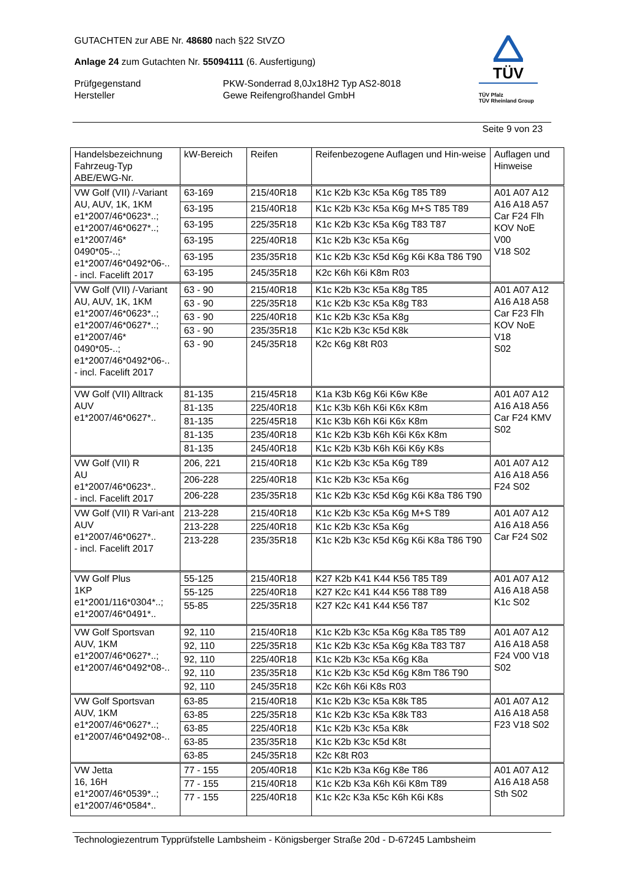GUTACHTEN zur ABE Nr. 48680 nach §22 StVZO
Anlage 24 zum Gutachten Nr. 55094111 (6. Ausfertigung)
Prüfgegenstand
Hersteller
PKW-Sonderrad 8,0Jx18H2 Typ AS2-8018
Gewe Reifengroßhandel GmbH
TÜV
TÜV Pfalz
TÜV Rheinland Group
Seite 9 von 23
| Handelsbezeichnung Fahrzeug-Typ ABE/EWG-Nr. | kW-Bereich | Reifen | Reifenbezogene Auflagen und Hin-weise | Auflagen und Hinweise |
| VW Golf (VII) /-Variant AU, AUV, 1K, 1KM e1*2007/46*0623*..; e1*2007/46*0627*..; e1*2007/46* 0490*05-..; e1*2007/46*0492*06-.. - incl. Facelift 2017 | 63-169 | 215/40R18 | K1c K2b K3c K5a K6g T85 T89 | A01 A07 A12 A16 A18 A57 Car F24 Flh KOV NoE V00 V18 S02 |
| | 63-195 | 215/40R18 | K1c K2b K3c K5a K6g M+S T85 T89 | |
| | 63-195 | 225/35R18 | K1c K2b K3c K5a K6g T83 T87 | |
| | 63-195 | 225/40R18 | K1c K2b K3c K5a K6g | |
| | 63-195 | 235/35R18 | K1c K2b K3c K5d K6g K6i K8a T86 T90 | |
| | 63-195 | 245/35R18 | K2c K6h K6i K8m R03 | |
| VW Golf (VII) /-Variant AU, AUV, 1K, 1KM e1*2007/46*0623*..; e1*2007/46*0627*..; e1*2007/46* 0490*05-..; e1*2007/46*0492*06-.. - incl. Facelift 2017 | 63 - 90 | 215/40R18 | K1c K2b K3c K5a K8g T85 | A01 A07 A12 A16 A18 A58 Car F23 Flh KOV NoE V18 S02 |
| | 63 - 90 | 225/35R18 | K1c K2b K3c K5a K8g T83 | |
| | 63 - 90 | 225/40R18 | K1c K2b K3c K5a K8g | |
| | 63 - 90 | 235/35R18 | K1c K2b K3c K5d K8k | |
| | 63 - 90 | 245/35R18 | K2c K6g K8t R03 | |
| VW Golf (VII) Alltrack AUV e1*2007/46*0627*.. | 81-135 | 215/45R18 | K1a K3b K6g K6i K6w K8e | A01 A07 A12 A16 A18 A56 Car F24 KMV S02 |
| | 81-135 | 225/40R18 | K1c K3b K6h K6i K6x K8m | |
| | 81-135 | 225/45R18 | K1c K3b K6h K6i K6x K8m | |
| | 81-135 | 235/40R18 | K1c K2b K3b K6h K6i K6x K8m | |
| | 81-135 | 245/40R18 | K1c K2b K3b K6h K6i K6y K8s | |
| VW Golf (VII) R AU e1*2007/46*0623*.. - incl. Facelift 2017 | 206, 221 | 215/40R18 | K1c K2b K3c K5a K6g T89 | A01 A07 A12 A16 A18 A56 F24 S02 |
| | 206-228 | 225/40R18 | K1c K2b K3c K5a K6g | |
| | 206-228 | 235/35R18 | K1c K2b K3c K5d K6g K6i K8a T86 T90 | |
| VW Golf (VII) R Vari-ant AUV e1*2007/46*0627*.. - incl. Facelift 2017 | 213-228 | 215/40R18 | K1c K2b K3c K5a K6g M+S T89 | A01 A07 A12 A16 A18 A56 Car F24 S02 |
| | 213-228 | 225/40R18 | K1c K2b K3c K5a K6g | |
| | 213-228 | 235/35R18 | K1c K2b K3c K5d K6g K6i K8a T86 T90 | |
| VW Golf Plus 1KP e1*2001/116*0304*..; e1*2007/46*0491*.. | 55-125 | 215/40R18 | K27 K2b K41 K44 K56 T85 T89 | A01 A07 A12 A16 A18 A58 K1c S02 |
| | 55-125 | 225/40R18 | K27 K2c K41 K44 K56 T88 T89 | |
| | 55-85 | 225/35R18 | K27 K2c K41 K44 K56 T87 | |
| VW Golf Sportsvan AUV, 1KM e1*2007/46*0627*..; e1*2007/46*0492*08-.. | 92, 110 | 215/40R18 | K1c K2b K3c K5a K6g K8a T85 T89 | A01 A07 A12 A16 A18 A58 F24 V00 V18 S02 |
| | 92, 110 | 225/35R18 | K1c K2b K3c K5a K6g K8a T83 T87 | |
| | 92, 110 | 225/40R18 | K1c K2b K3c K5a K6g K8a | |
| | 92, 110 | 235/35R18 | K1c K2b K3c K5d K6g K8m T86 T90 | |
| | 92, 110 | 245/35R18 | K2c K6h K6i K8s R03 | |
| VW Golf Sportsvan AUV, 1KM e1*2007/46*0627*..; e1*2007/46*0492*08-.. | 63-85 | 215/40R18 | K1c K2b K3c K5a K8k T85 | A01 A07 A12 A16 A18 A58 F23 V18 S02 |
| | 63-85 | 225/35R18 | K1c K2b K3c K5a K8k T83 | |
| | 63-85 | 225/40R18 | K1c K2b K3c K5a K8k | |
| | 63-85 | 235/35R18 | K1c K2b K3c K5d K8t | |
| | 63-85 | 245/35R18 | K2c K8t R03 | |
| VW Jetta 16, 16H e1*2007/46*0539*..; e1*2007/46*0584*.. | 77 - 155 | 205/40R18 | K1c K2b K3a K6g K8e T86 | A01 A07 A12 A16 A18 A58 Sth S02 |
| | 77 - 155 | 215/40R18 | K1c K2b K3a K6h K6i K8m T89 | |
| | 77 - 155 | 225/40R18 | K1c K2c K3a K5c K6h K6i K8s | |
Technologiezentrum Typprüfstelle Lambsheim - Königsberger Straße 20d - D-67245 Lambsheim